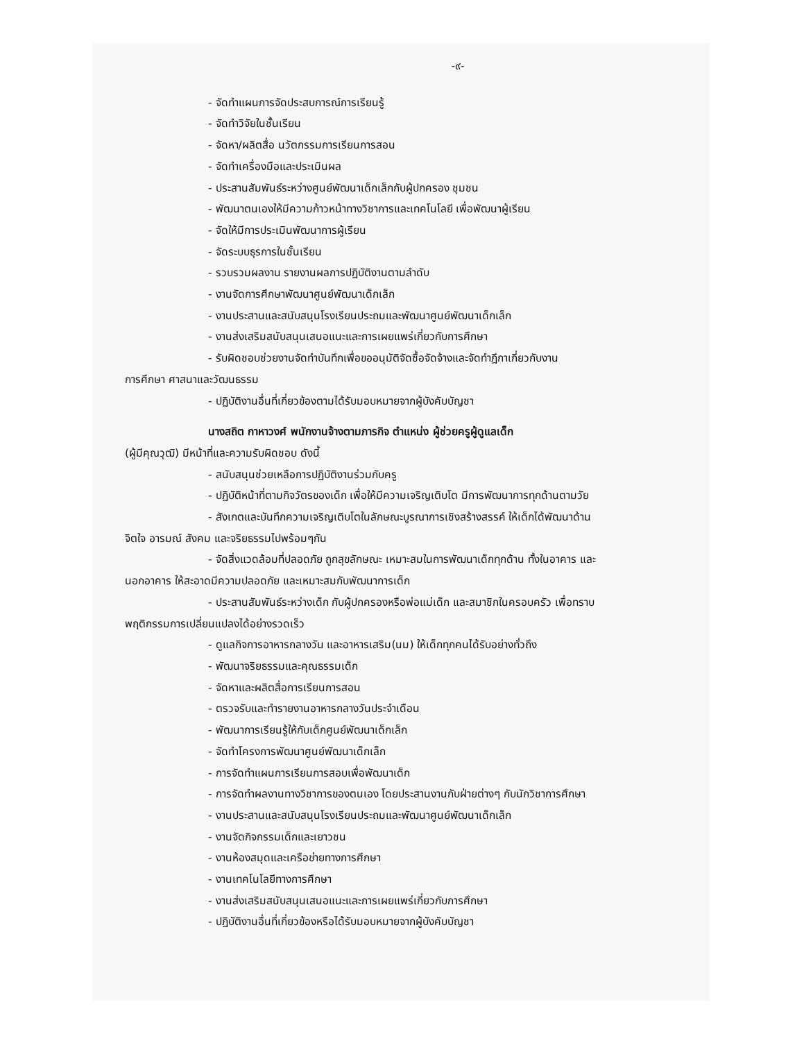-๙-
- จัดทำแผนการจัดประสบการณ์การเรียนรู้
- จัดทำวิจัยในชั้นเรียน
- จัดหา/ผลิตสื่อ นวัตกรรมการเรียนการสอน
- จัดทำเครื่องมือและประเมินผล
- ประสานสัมพันธ์ระหว่างศูนย์พัฒนาเด็กเล็กกับผู้ปกครอง ชุมชน
- พัฒนาตนเองให้มีความก้าวหน้าทางวิชาการและเทคโนโลยี เพื่อพัฒนาผู้เรียน
- จัดให้มีการประเมินพัฒนาการผู้เรียน
- จัดระบบธุรการในชั้นเรียน
- รวบรวมผลงาน รายงานผลการปฏิบัติงานตามลำดับ
- งานจัดการศึกษาพัฒนาศูนย์พัฒนาเด็กเล็ก
- งานประสานและสนับสนุนโรงเรียนประถมและพัฒนาศูนย์พัฒนาเด็กเล็ก
- งานส่งเสริมสนับสนุนเสนอแนะและการเผยแพร่เกี่ยวกับการศึกษา
- รับผิดชอบช่วยงานจัดทำบันทึกเพื่อขออนุมัติจัดซื้อจัดจ้างและจัดทำฎีกาเกี่ยวกับงาน
การศึกษา ศาสนาและวัฒนธรรม
- ปฏิบัติงานอื่นที่เกี่ยวข้องตามได้รับมอบหมายจากผู้บังคับบัญชา
นางสถิต กาหาวงศ์ พนักงานจ้างตามภารกิจ ตำแหน่ง ผู้ช่วยครูผู้ดูแลเด็ก
(ผู้มีคุณวุฒิ) มีหน้าที่และความรับผิดชอบ ดังนี้
- สนับสนุนช่วยเหลือการปฏิบัติงานร่วมกับครู
- ปฏิบัติหน้าที่ตามกิจวัตรของเด็ก เพื่อให้มีความเจริญเติบโต มีการพัฒนาการทุกด้านตามวัย
- สังเกตและบันทึกความเจริญเติบโตในลักษณะบูรณาการเชิงสร้างสรรค์ ให้เด็กได้พัฒนาด้าน
จิตใจ อารมณ์ สังคม และจริยธรรมไปพร้อมๆกัน
- จัดสิ่งแวดล้อมที่ปลอดภัย ถูกสุขลักษณะ เหมาะสมในการพัฒนาเด็กทุกด้าน ทั้งในอาคาร และ
นอกอาคาร ให้สะอาดมีความปลอดภัย และเหมาะสมกับพัฒนาการเด็ก
- ประสานสัมพันธ์ระหว่างเด็ก กับผู้ปกครองหรือพ่อแม่เด็ก และสมาชิกในครอบครัว เพื่อทราบ
พฤติกรรมการเปลี่ยนแปลงได้อย่างรวดเร็ว
- ดูแลกิจการอาหารกลางวัน และอาหารเสริม(นม) ให้เด็กทุกคนได้รับอย่างทั่วถึง
- พัฒนาจริยธรรมและคุณธรรมเด็ก
- จัดหาและผลิตสื่อการเรียนการสอน
- ตรวจรับและทำรายงานอาหารกลางวันประจำเดือน
- พัฒนาการเรียนรู้ให้กับเด็กศูนย์พัฒนาเด็กเล็ก
- จัดทำโครงการพัฒนาศูนย์พัฒนาเด็กเล็ก
- การจัดทำแผนการเรียนการสอบเพื่อพัฒนาเด็ก
- การจัดทำผลงานทางวิชาการของตนเอง โดยประสานงานกับฝ่ายต่างๆ กับนักวิชาการศึกษา
- งานประสานและสนับสนุนโรงเรียนประถมและพัฒนาศูนย์พัฒนาเด็กเล็ก
- งานจัดกิจกรรมเด็กและเยาวชน
- งานห้องสมุดและเครือข่ายทางการศึกษา
- งานเทคโนโลยีทางการศึกษา
- งานส่งเสริมสนับสนุนเสนอแนะและการเผยแพร่เกี่ยวกับการศึกษา
- ปฏิบัติงานอื่นที่เกี่ยวข้องหรือได้รับมอบหมายจากผู้บังคับบัญชา